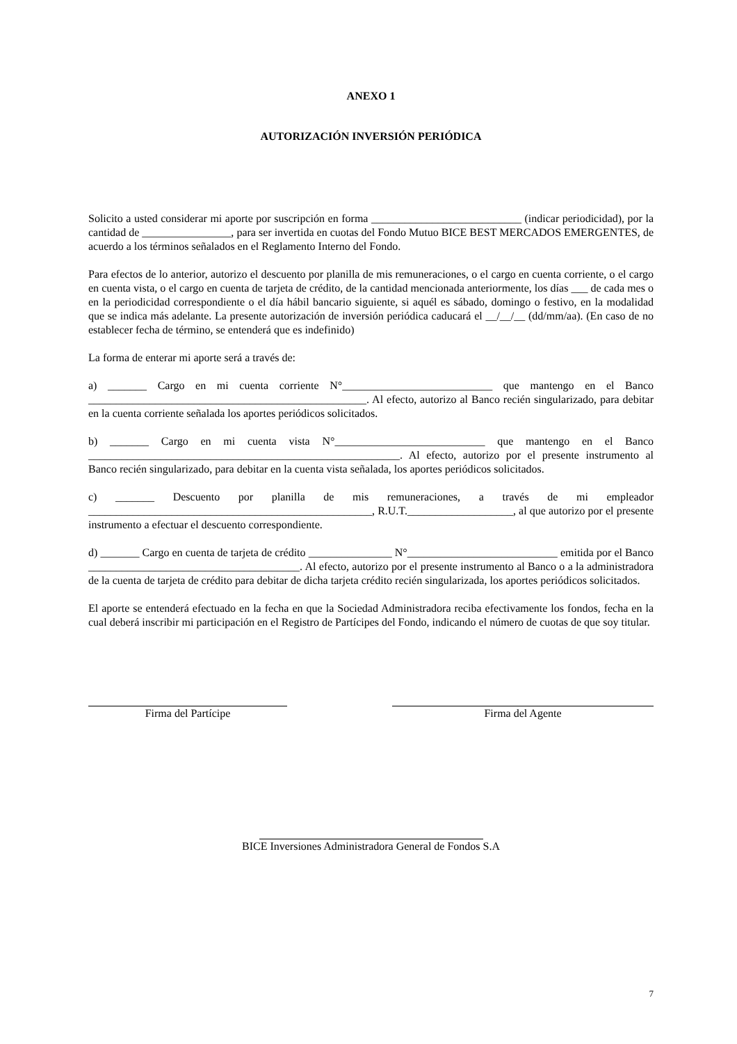ANEXO 1
AUTORIZACIÓN INVERSIÓN PERIÓDICA
Solicito a usted considerar mi aporte por suscripción en forma ___________________________ (indicar periodicidad), por la cantidad de ________________, para ser invertida en cuotas del Fondo Mutuo BICE BEST MERCADOS EMERGENTES, de acuerdo a los términos señalados en el Reglamento Interno del Fondo.
Para efectos de lo anterior, autorizo el descuento por planilla de mis remuneraciones, o el cargo en cuenta corriente, o el cargo en cuenta vista, o el cargo en cuenta de tarjeta de crédito, de la cantidad mencionada anteriormente, los días ___ de cada mes o en la periodicidad correspondiente o el día hábil bancario siguiente, si aquél es sábado, domingo o festivo, en la modalidad que se indica más adelante. La presente autorización de inversión periódica caducará el __/__/__ (dd/mm/aa). (En caso de no establecer fecha de término, se entenderá que es indefinido)
La forma de enterar mi aporte será a través de:
a) _______ Cargo en mi cuenta corriente N°___________________________ que mantengo en el Banco __________________________________________________. Al efecto, autorizo al Banco recién singularizado, para debitar en la cuenta corriente señalada los aportes periódicos solicitados.
b) _______ Cargo en mi cuenta vista N°___________________________ que mantengo en el Banco ________________________________________________________. Al efecto, autorizo por el presente instrumento al Banco recién singularizado, para debitar en la cuenta vista señalada, los aportes periódicos solicitados.
c) _______ Descuento por planilla de mis remuneraciones, a través de mi empleador ___________________________________________________, R.U.T.___________________, al que autorizo por el presente instrumento a efectuar el descuento correspondiente.
d) _______ Cargo en cuenta de tarjeta de crédito _______________ N°___________________________ emitida por el Banco ______________________________________. Al efecto, autorizo por el presente instrumento al Banco o a la administradora de la cuenta de tarjeta de crédito para debitar de dicha tarjeta crédito recién singularizada, los aportes periódicos solicitados.
El aporte se entenderá efectuado en la fecha en que la Sociedad Administradora reciba efectivamente los fondos, fecha en la cual deberá inscribir mi participación en el Registro de Partícipes del Fondo, indicando el número de cuotas de que soy titular.
Firma del Partícipe Firma del Agente
BICE Inversiones Administradora General de Fondos S.A
7